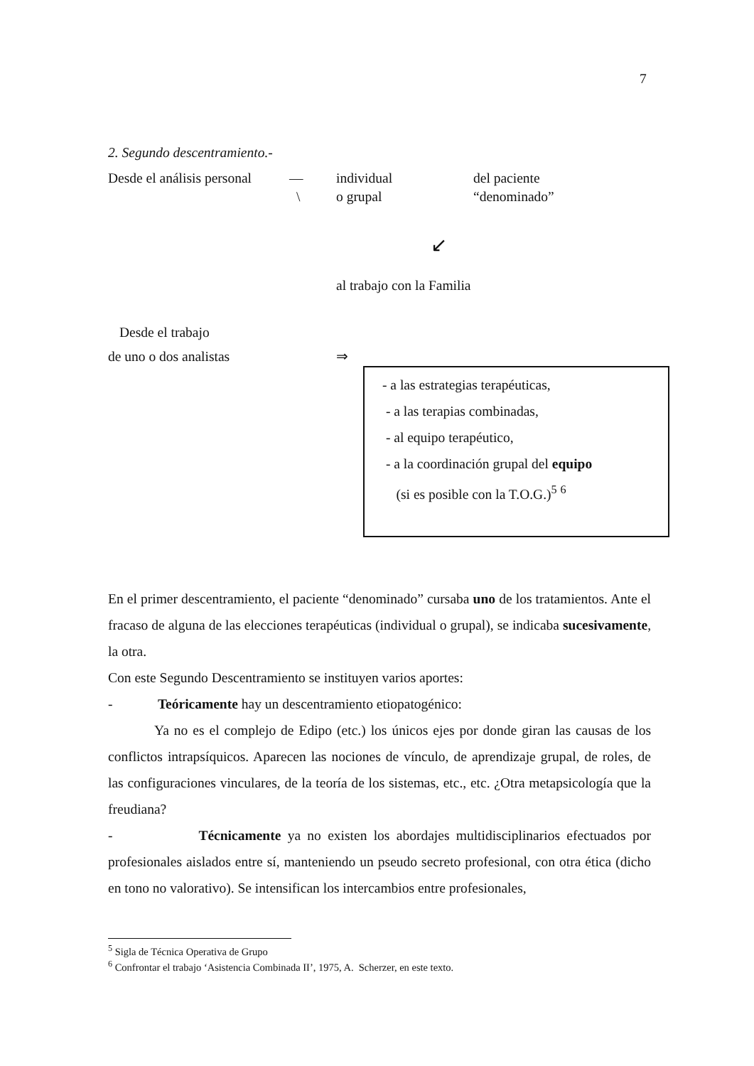7
2. Segundo descentramiento.-
Desde el análisis personal — individual del paciente
\ o grupal “denominado”
↙
al trabajo con la Familia
Desde el trabajo
de uno o dos analistas ⇒
- a las estrategias terapéuticas,
- a las terapias combinadas,
- al equipo terapéutico,
- a la coordinación grupal del equipo
(si es posible con la T.O.G.)<sup>5</sup> <sup>6</sup>
En el primer descentramiento, el paciente “denominado” cursaba uno de los tratamientos. Ante el fracaso de alguna de las elecciones terapéuticas (individual o grupal), se indicaba sucesivamente, la otra.
Con este Segundo Descentramiento se instituyen varios aportes:
- Teóricamente hay un descentramiento etiopatogénico:
Ya no es el complejo de Edipo (etc.) los únicos ejes por donde giran las causas de los conflictos intrapsíquicos. Aparecen las nociones de vínculo, de aprendizaje grupal, de roles, de las configuraciones vinculares, de la teoría de los sistemas, etc., etc. ¿Otra metapsicología que la freudiana?
- Técnicamente ya no existen los abordajes multidisciplinarios efectuados por profesionales aislados entre sí, manteniendo un pseudo secreto profesional, con otra ética (dicho en tono no valorativo). Se intensifican los intercambios entre profesionales,
<sup>5</sup> Sigla de Técnica Operativa de Grupo
<sup>6</sup> Confrontar el trabajo ‘Asistencia Combinada II’, 1975, A. Scherzer, en este texto.